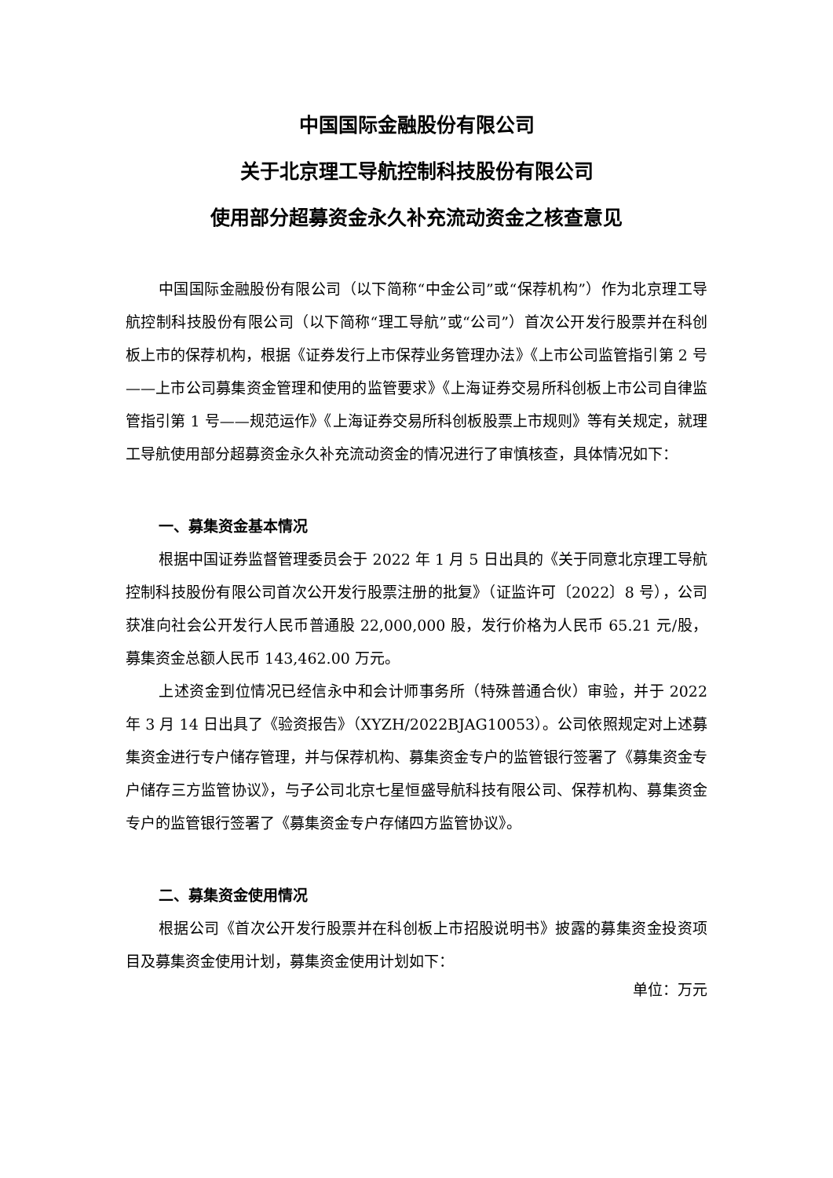中国国际金融股份有限公司
关于北京理工导航控制科技股份有限公司
使用部分超募资金永久补充流动资金之核查意见
中国国际金融股份有限公司（以下简称“中金公司”或“保荐机构”）作为北京理工导航控制科技股份有限公司（以下简称“理工导航”或“公司”）首次公开发行股票并在科创板上市的保荐机构，根据《证券发行上市保荐业务管理办法》《上市公司监管指引第 2 号——上市公司募集资金管理和使用的监管要求》《上海证券交易所科创板上市公司自律监管指引第 1 号——规范运作》《上海证券交易所科创板股票上市规则》等有关规定，就理工导航使用部分超募资金永久补充流动资金的情况进行了审慎核查，具体情况如下：
一、募集资金基本情况
根据中国证券监督管理委员会于 2022 年 1 月 5 日出具的《关于同意北京理工导航控制科技股份有限公司首次公开发行股票注册的批复》（证监许可〔2022〕8 号），公司获准向社会公开发行人民币普通股 22,000,000 股，发行价格为人民币 65.21 元/股，募集资金总额人民币 143,462.00 万元。
上述资金到位情况已经信永中和会计师事务所（特殊普通合伙）审验，并于 2022 年 3 月 14 日出具了《验资报告》（XYZH/2022BJAG10053）。公司依照规定对上述募集资金进行专户储存管理，并与保荐机构、募集资金专户的监管银行签署了《募集资金专户储存三方监管协议》，与子公司北京七星恒盛导航科技有限公司、保荐机构、募集资金专户的监管银行签署了《募集资金专户存储四方监管协议》。
二、募集资金使用情况
根据公司《首次公开发行股票并在科创板上市招股说明书》披露的募集资金投资项目及募集资金使用计划，募集资金使用计划如下：
单位：万元